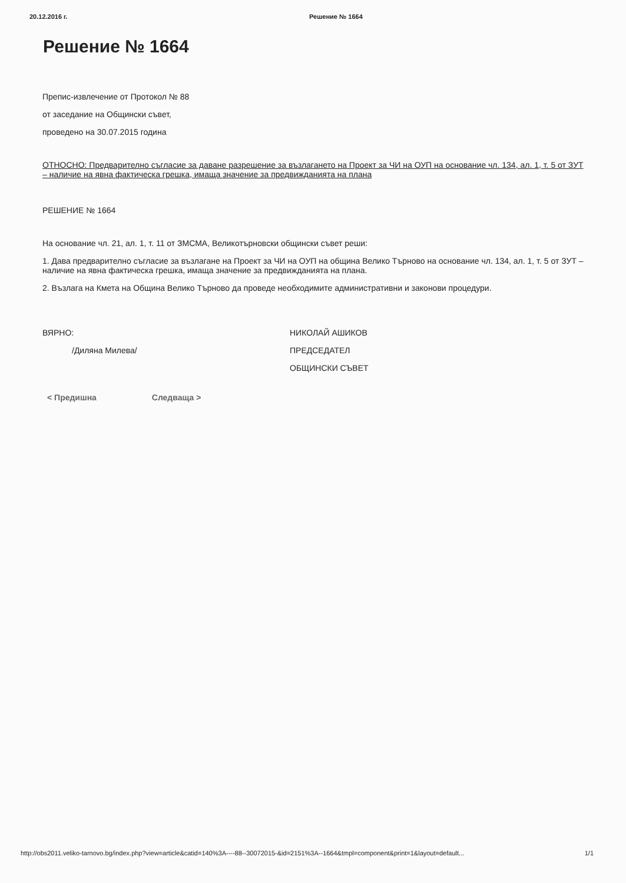20.12.2016 г. Решение № 1664
Решение № 1664
Препис-извлечение от Протокол № 88
от заседание на Общински съвет,
проведено на 30.07.2015 година
ОТНОСНО: Предварително съгласие за даване разрешение за възлагането на Проект за ЧИ на ОУП на основание чл. 134, ал. 1, т. 5 от ЗУТ – наличие на явна фактическа грешка, имаща значение за предвижданията на плана
РЕШЕНИЕ № 1664
На основание чл. 21, ал. 1, т. 11 от ЗМСМА, Великотърновски общински съвет реши:
1. Дава предварително съгласие за възлагане на Проект за ЧИ на ОУП на община Велико Търново на основание чл. 134, ал. 1, т. 5 от ЗУТ – наличие на явна фактическа грешка, имаща значение за предвижданията на плана.
2. Възлага на Кмета на Община Велико Търново да проведе необходимите административни и законови процедури.
ВЯРНО:
/Диляна Милева/
НИКОЛАЙ АШИКОВ
ПРЕДСЕДАТЕЛ
ОБЩИНСКИ СЪВЕТ
< Предишна Следваща >
http://obs2011.veliko-tarnovo.bg/index.php?view=article&catid=140%3A----88--30072015-&id=2151%3A--1664&tmpl=component&print=1&layout=default... 1/1